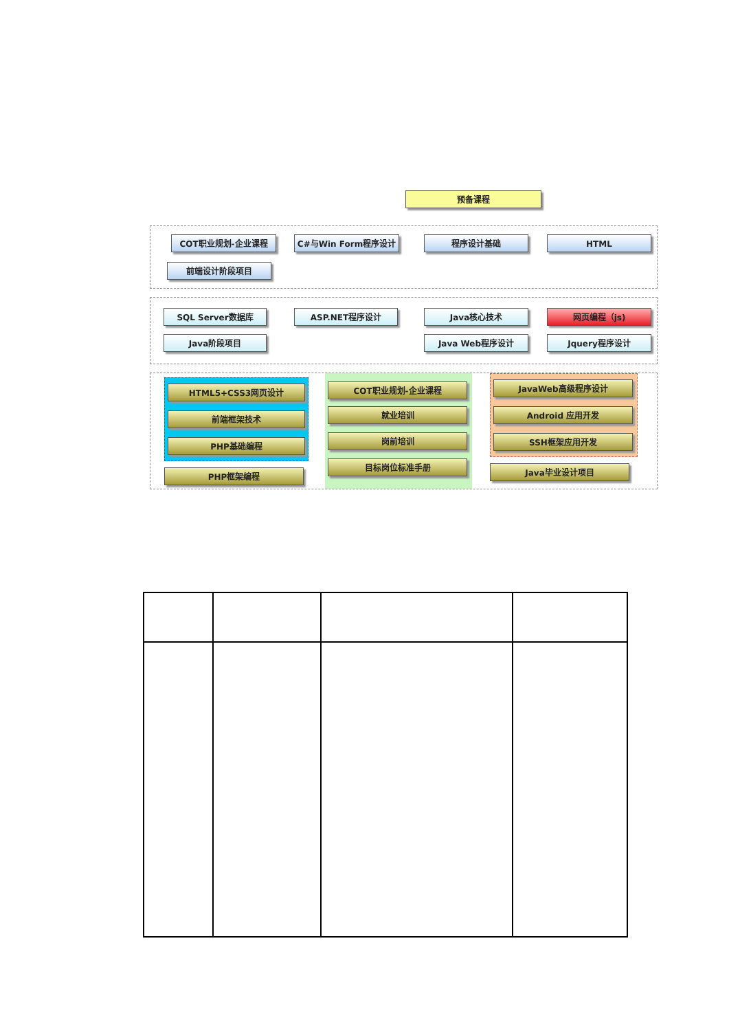预备课程
COT职业规划-企业课程 C#与Win Form程序设计 程序设计基础 HTML
前端设计阶段项目
SQL Server数据库 ASP.NET程序设计 Java核心技术 网页编程（js)
Java阶段项目 Java Web程序设计 Jquery程序设计
HTML5+CSS3网页设计
前端框架技术
PHP基础编程
PHP框架编程
COT职业规划-企业课程
就业培训
岗前培训
目标岗位标准手册
JavaWeb高级程序设计
Android 应用开发
SSH框架应用开发
Java毕业设计项目